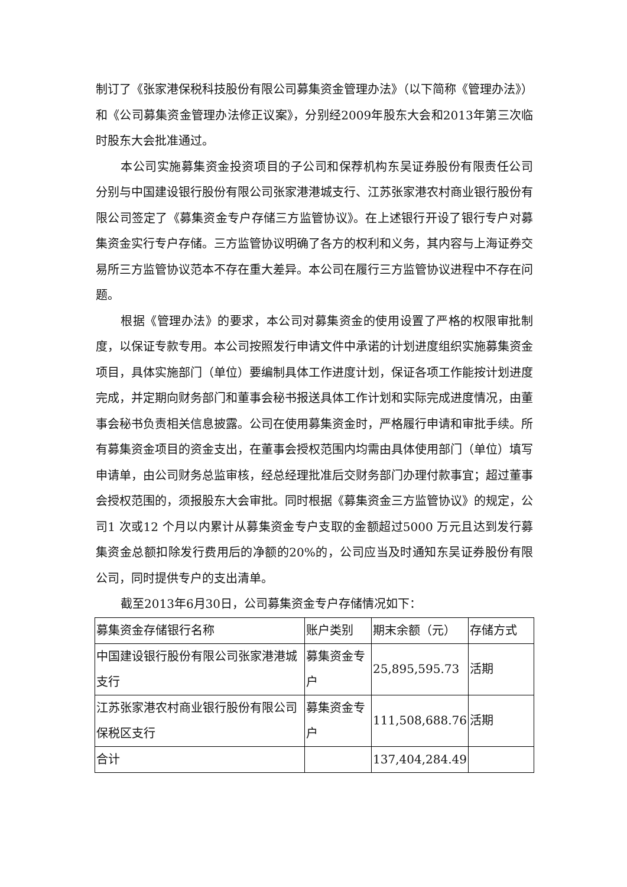制订了《张家港保税科技股份有限公司募集资金管理办法》（以下简称《管理办法》）和《公司募集资金管理办法修正议案》，分别经2009年股东大会和2013年第三次临时股东大会批准通过。
本公司实施募集资金投资项目的子公司和保荐机构东吴证券股份有限责任公司分别与中国建设银行股份有限公司张家港港城支行、江苏张家港农村商业银行股份有限公司签定了《募集资金专户存储三方监管协议》。在上述银行开设了银行专户对募集资金实行专户存储。三方监管协议明确了各方的权利和义务，其内容与上海证券交易所三方监管协议范本不存在重大差异。本公司在履行三方监管协议进程中不存在问题。
根据《管理办法》的要求，本公司对募集资金的使用设置了严格的权限审批制度，以保证专款专用。本公司按照发行申请文件中承诺的计划进度组织实施募集资金项目，具体实施部门（单位）要编制具体工作进度计划，保证各项工作能按计划进度完成，并定期向财务部门和董事会秘书报送具体工作计划和实际完成进度情况，由董事会秘书负责相关信息披露。公司在使用募集资金时，严格履行申请和审批手续。所有募集资金项目的资金支出，在董事会授权范围内均需由具体使用部门（单位）填写申请单，由公司财务总监审核，经总经理批准后交财务部门办理付款事宜；超过董事会授权范围的，须报股东大会审批。同时根据《募集资金三方监管协议》的规定，公司1 次或12 个月以内累计从募集资金专户支取的金额超过5000 万元且达到发行募集资金总额扣除发行费用后的净额的20%的，公司应当及时通知东吴证券股份有限公司，同时提供专户的支出清单。
截至2013年6月30日，公司募集资金专户存储情况如下：
| 募集资金存储银行名称 | 账户类别 | 期末余额（元） | 存储方式 |
| 中国建设银行股份有限公司张家港港城支行 | 募集资金专户 | 25,895,595.73 | 活期 |
| 江苏张家港农村商业银行股份有限公司保税区支行 | 募集资金专户 | 111,508,688.76 | 活期 |
| 合计 | | 137,404,284.49 | |